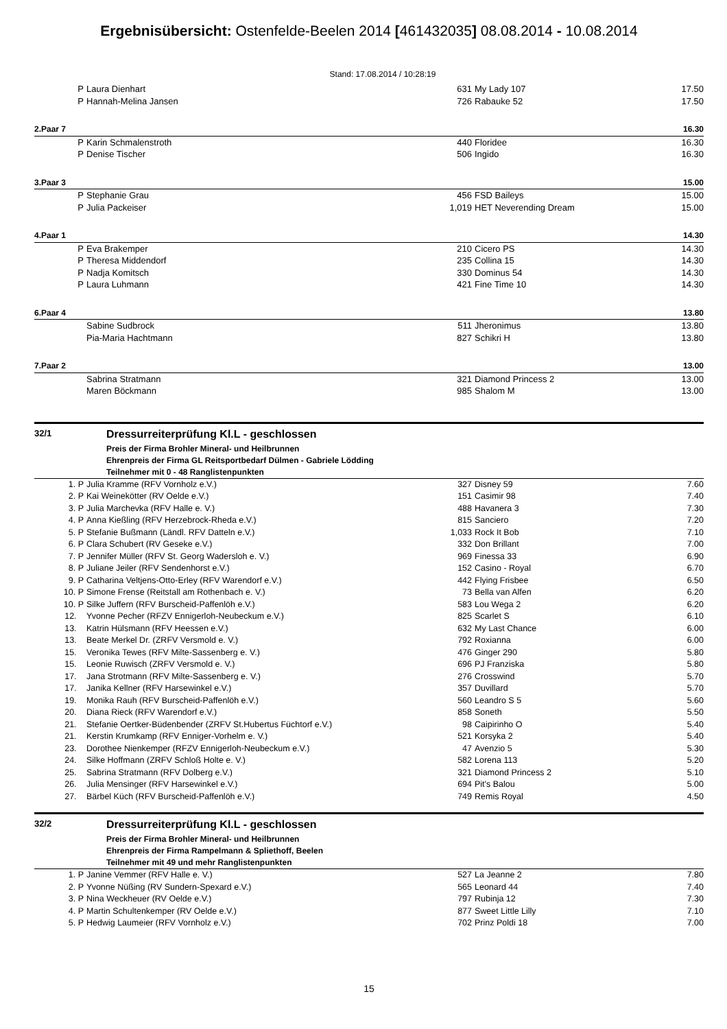Ergebnisübersicht: Ostenfelde-Beelen 2014 [461432035] 08.08.2014 - 10.08.2014
Stand: 17.08.2014 / 10:28:19
| P | Laura Dienhart | 631 | My Lady 107 | 17.50 |
| P | Hannah-Melina Jansen | 726 | Rabauke 52 | 17.50 |
| 2.Paar 7 | | | | 16.30 |
| P | Karin Schmalenstroth | 440 | Floridee | 16.30 |
| P | Denise Tischer | 506 | Ingido | 16.30 |
| 3.Paar 3 | | | | 15.00 |
| P | Stephanie Grau | 456 | FSD Baileys | 15.00 |
| P | Julia Packeiser | 1,019 | HET Neverending Dream | 15.00 |
| 4.Paar 1 | | | | 14.30 |
| P | Eva Brakemper | 210 | Cicero PS | 14.30 |
| P | Theresa Middendorf | 235 | Collina 15 | 14.30 |
| P | Nadja Komitsch | 330 | Dominus 54 | 14.30 |
| P | Laura Luhmann | 421 | Fine Time 10 | 14.30 |
| 6.Paar 4 | | | | 13.80 |
| | Sabine Sudbrock | 511 | Jheronimus | 13.80 |
| | Pia-Maria Hachtmann | 827 | Schikri H | 13.80 |
| 7.Paar 2 | | | | 13.00 |
| | Sabrina Stratmann | 321 | Diamond Princess 2 | 13.00 |
| | Maren Böckmann | 985 | Shalom M | 13.00 |
32/1 Dressurreiterprüfung Kl.L - geschlossen
Preis der Firma Brohler Mineral- und Heilbrunnen
Ehrenpreis der Firma GL Reitsportbedarf Dülmen - Gabriele Lödding
Teilnehmer mit 0 - 48 Ranglistenpunkten
| 1. P | Julia Kramme (RFV Vornholz e.V.) | 327 | Disney 59 | 7.60 |
| 2. P | Kai Weinekötter (RV Oelde e.V.) | 151 | Casimir 98 | 7.40 |
| 3. P | Julia Marchevka (RFV Halle e. V.) | 488 | Havanera 3 | 7.30 |
| 4. P | Anna Kießling (RFV Herzebrock-Rheda e.V.) | 815 | Sanciero | 7.20 |
| 5. P | Stefanie Bußmann (Ländl. RFV Datteln e.V.) | 1,033 | Rock It Bob | 7.10 |
| 6. P | Clara Schubert (RV Geseke e.V.) | 332 | Don Brillant | 7.00 |
| 7. P | Jennifer Müller (RFV St. Georg Wadersloh e. V.) | 969 | Finessa 33 | 6.90 |
| 8. P | Juliane Jeiler (RFV Sendenhorst e.V.) | 152 | Casino - Royal | 6.70 |
| 9. P | Catharina Veltjens-Otto-Erley (RFV Warendorf e.V.) | 442 | Flying Frisbee | 6.50 |
| 10. P | Simone Frense (Reitstall am Rothenbach e. V.) | 73 | Bella van Alfen | 6.20 |
| 10. P | Silke Juffern (RFV Burscheid-Paffenlöh e.V.) | 583 | Lou Wega 2 | 6.20 |
| 12. | Yvonne Pecher (RFZV Ennigerloh-Neubeckum e.V.) | 825 | Scarlet S | 6.10 |
| 13. | Katrin Hülsmann (RFV Heessen e.V.) | 632 | My Last Chance | 6.00 |
| 13. | Beate Merkel Dr. (ZRFV Versmold e. V.) | 792 | Roxianna | 6.00 |
| 15. | Veronika Tewes (RFV Milte-Sassenberg e. V.) | 476 | Ginger 290 | 5.80 |
| 15. | Leonie Ruwisch (ZRFV Versmold e. V.) | 696 | PJ Franziska | 5.80 |
| 17. | Jana Strotmann (RFV Milte-Sassenberg e. V.) | 276 | Crosswind | 5.70 |
| 17. | Janika Kellner (RFV Harsewinkel e.V.) | 357 | Duvillard | 5.70 |
| 19. | Monika Rauh (RFV Burscheid-Paffenlöh e.V.) | 560 | Leandro S 5 | 5.60 |
| 20. | Diana Rieck (RFV Warendorf e.V.) | 858 | Soneth | 5.50 |
| 21. | Stefanie Oertker-Büdenbender (ZRFV St.Hubertus Füchtorf e.V.) | 98 | Caipirinho O | 5.40 |
| 21. | Kerstin Krumkamp (RFV Enniger-Vorhelm e. V.) | 521 | Korsyka 2 | 5.40 |
| 23. | Dorothee Nienkemper (RFZV Ennigerloh-Neubeckum e.V.) | 47 | Avenzio 5 | 5.30 |
| 24. | Silke Hoffmann (ZRFV Schloß Holte e. V.) | 582 | Lorena 113 | 5.20 |
| 25. | Sabrina Stratmann (RFV Dolberg e.V.) | 321 | Diamond Princess 2 | 5.10 |
| 26. | Julia Mensinger (RFV Harsewinkel e.V.) | 694 | Pit's Balou | 5.00 |
| 27. | Bärbel Küch (RFV Burscheid-Paffenlöh e.V.) | 749 | Remis Royal | 4.50 |
32/2 Dressurreiterprüfung Kl.L - geschlossen
Preis der Firma Brohler Mineral- und Heilbrunnen
Ehrenpreis der Firma Rampelmann & Spliethoff, Beelen
Teilnehmer mit 49 und mehr Ranglistenpunkten
| 1. P | Janine Vemmer (RFV Halle e. V.) | 527 | La Jeanne 2 | 7.80 |
| 2. P | Yvonne Nüßing (RV Sundern-Spexard e.V.) | 565 | Leonard 44 | 7.40 |
| 3. P | Nina Weckheuer (RV Oelde e.V.) | 797 | Rubinja 12 | 7.30 |
| 4. P | Martin Schultenkemper (RV Oelde e.V.) | 877 | Sweet Little Lilly | 7.10 |
| 5. P | Hedwig Laumeier (RFV Vornholz e.V.) | 702 | Prinz Poldi 18 | 7.00 |
15